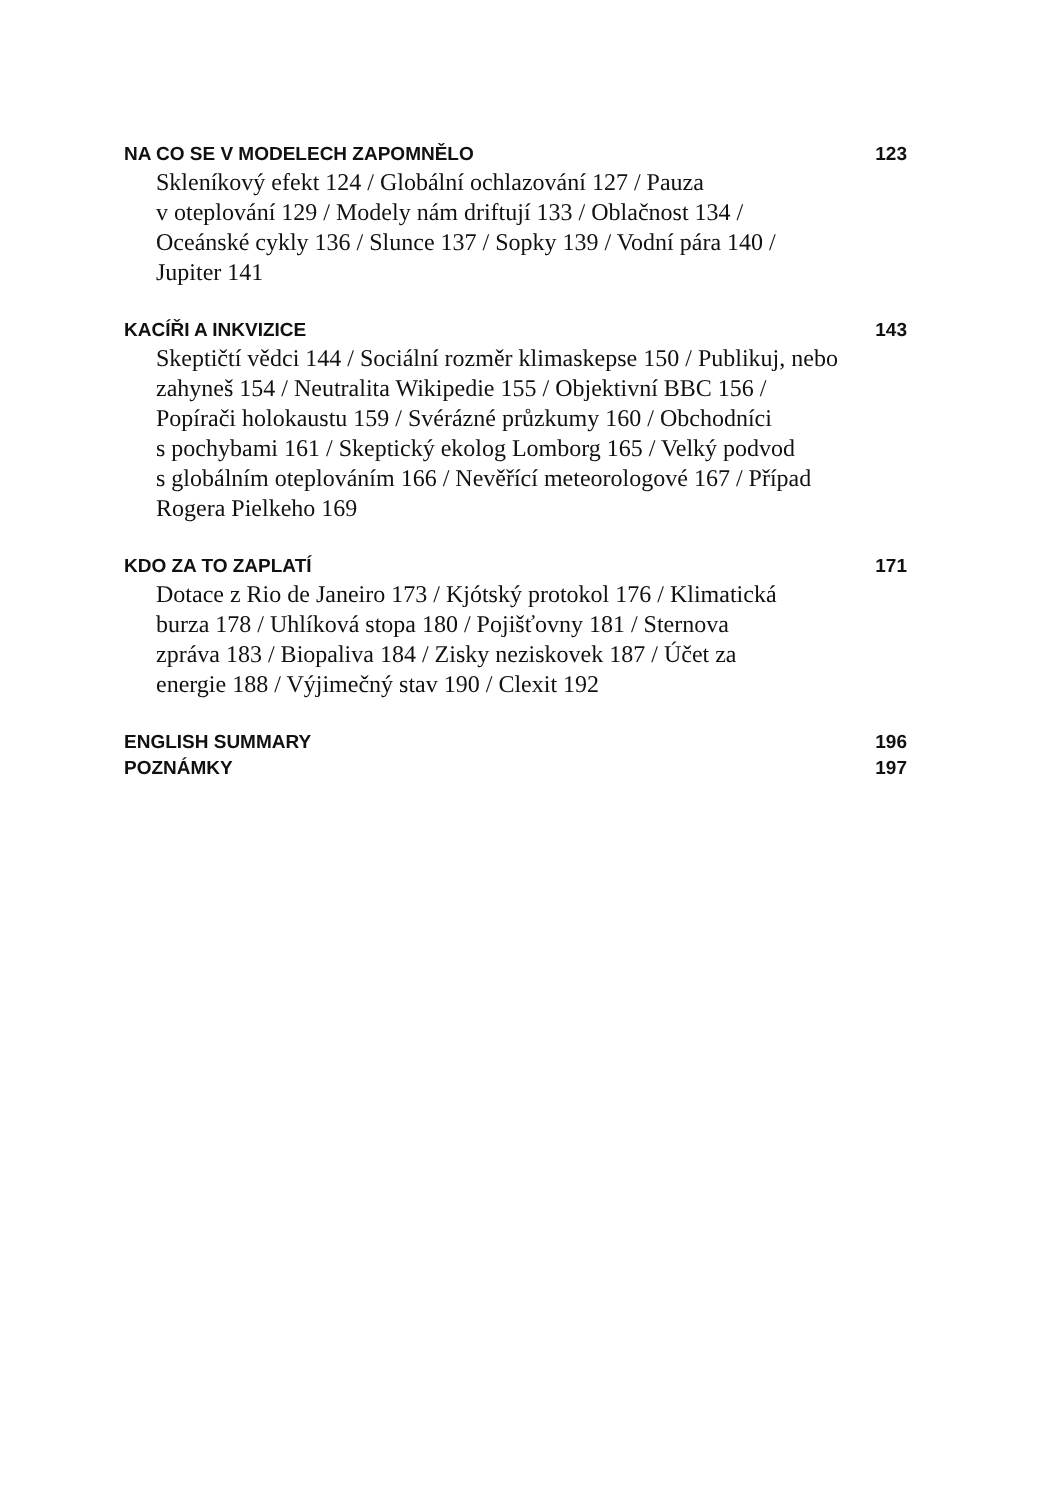NA CO SE V MODELECH ZAPOMNĚLO 123
Skleníkový efekt 124 / Globální ochlazování 127 / Pauza
v oteplování 129 / Modely nám driftují 133 / Oblačnost 134 /
Oceánské cykly 136 / Slunce 137 / Sopky 139 / Vodní pára 140 /
Jupiter 141
KACÍŘI A INKVIZICE 143
Skeptičtí vědci 144 / Sociální rozměr klimaskepse 150 / Publikuj, nebo
zahyneš 154 / Neutralita Wikipedie 155 / Objektivní BBC 156 /
Popírači holokaustu 159 / Svérázné průzkumy 160 / Obchodníci
s pochybami 161 / Skeptický ekolog Lomborg 165 / Velký podvod
s globálním oteplováním 166 / Nevěřící meteorologové 167 / Případ
Rogera Pielkeho 169
KDO ZA TO ZAPLATÍ 171
Dotace z Rio de Janeiro 173 / Kjótský protokol 176 / Klimatická
burza 178 / Uhlíková stopa 180 / Pojišťovny 181 / Sternova
zpráva 183 / Biopaliva 184 / Zisky neziskovek 187 / Účet za
energie 188 / Výjimečný stav 190 / Clexit 192
ENGLISH SUMMARY 196
POZNÁMKY 197